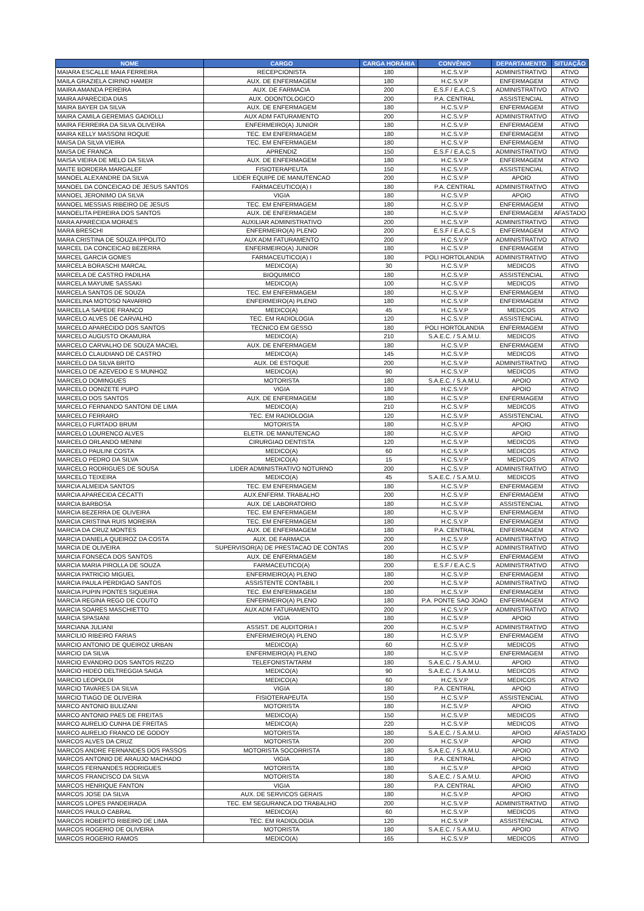| NOME | CARGO | CARGA HORÁRIA | CONVÊNIO | DEPARTAMENTO | SITUAÇÃO |
| --- | --- | --- | --- | --- | --- |
| MAIARA ESCALLE MAIA FERREIRA | RECEPCIONISTA | 180 | H.C.S.V.P | ADMINISTRATIVO | ATIVO |
| MAILA GRAZIELA CIRINO HAMER | AUX. DE ENFERMAGEM | 180 | H.C.S.V.P | ENFERMAGEM | ATIVO |
| MAIRA AMANDA PEREIRA | AUX. DE FARMACIA | 200 | E.S.F / E.A.C.S | ADMINISTRATIVO | ATIVO |
| MAIRA APARECIDA DIAS | AUX. ODONTOLOGICO | 200 | P.A. CENTRAL | ASSISTENCIAL | ATIVO |
| MAIRA BAYER DA SILVA | AUX. DE ENFERMAGEM | 180 | H.C.S.V.P | ENFERMAGEM | ATIVO |
| MAIRA CAMILA GEREMIAS GADIOLLI | AUX ADM FATURAMENTO | 200 | H.C.S.V.P | ADMINISTRATIVO | ATIVO |
| MAIRA FERREIRA DA SILVA OLIVEIRA | ENFERMEIRO(A) JUNIOR | 180 | H.C.S.V.P | ENFERMAGEM | ATIVO |
| MAIRA KELLY MASSONI ROQUE | TEC. EM ENFERMAGEM | 180 | H.C.S.V.P | ENFERMAGEM | ATIVO |
| MAISA DA SILVA VIEIRA | TEC. EM ENFERMAGEM | 180 | H.C.S.V.P | ENFERMAGEM | ATIVO |
| MAISA DE FRANCA | APRENDIZ | 150 | E.S.F / E.A.C.S | ADMINISTRATIVO | ATIVO |
| MAISA VIEIRA DE MELO DA SILVA | AUX. DE ENFERMAGEM | 180 | H.C.S.V.P | ENFERMAGEM | ATIVO |
| MAITE BORDERA MARGALEF | FISIOTERAPEUTA | 150 | H.C.S.V.P | ASSISTENCIAL | ATIVO |
| MANOEL ALEXANDRE DA SILVA | LIDER EQUIPE DE MANUTENCAO | 200 | H.C.S.V.P | APOIO | ATIVO |
| MANOEL DA CONCEICAO DE JESUS SANTOS | FARMACEUTICO(A) I | 180 | P.A. CENTRAL | ADMINISTRATIVO | ATIVO |
| MANOEL JERONIMO DA SILVA | VIGIA | 180 | H.C.S.V.P | APOIO | ATIVO |
| MANOEL MESSIAS RIBEIRO DE JESUS | TEC. EM ENFERMAGEM | 180 | H.C.S.V.P | ENFERMAGEM | ATIVO |
| MANOELITA PEREIRA DOS SANTOS | AUX. DE ENFERMAGEM | 180 | H.C.S.V.P | ENFERMAGEM | AFASTADO |
| MARA APARECIDA MORAES | AUXILIAR ADMINISTRATIVO | 200 | H.C.S.V.P | ADMINISTRATIVO | ATIVO |
| MARA BRESCHI | ENFERMEIRO(A) PLENO | 200 | E.S.F / E.A.C.S | ENFERMAGEM | ATIVO |
| MARA CRISTINA DE SOUZA IPPOLITO | AUX ADM FATURAMENTO | 200 | H.C.S.V.P | ADMINISTRATIVO | ATIVO |
| MARCEL DA CONCEICAO BEZERRA | ENFERMEIRO(A) JUNIOR | 180 | H.C.S.V.P | ENFERMAGEM | ATIVO |
| MARCEL GARCIA GOMES | FARMACEUTICO(A) I | 180 | POLI HORTOLANDIA | ADMINISTRATIVO | ATIVO |
| MARCELA BORASCHI MARCAL | MEDICO(A) | 30 | H.C.S.V.P | MEDICOS | ATIVO |
| MARCELA DE CASTRO PADILHA | BIOQUIMICO | 180 | H.C.S.V.P | ASSISTENCIAL | ATIVO |
| MARCELA MAYUME SASSAKI | MEDICO(A) | 100 | H.C.S.V.P | MEDICOS | ATIVO |
| MARCELA SANTOS DE SOUZA | TEC. EM ENFERMAGEM | 180 | H.C.S.V.P | ENFERMAGEM | ATIVO |
| MARCELINA MOTOSO NAVARRO | ENFERMEIRO(A) PLENO | 180 | H.C.S.V.P | ENFERMAGEM | ATIVO |
| MARCELLA SAPEDE FRANCO | MEDICO(A) | 45 | H.C.S.V.P | MEDICOS | ATIVO |
| MARCELO ALVES DE CARVALHO | TEC. EM RADIOLOGIA | 120 | H.C.S.V.P | ASSISTENCIAL | ATIVO |
| MARCELO APARECIDO DOS SANTOS | TECNICO EM GESSO | 180 | POLI HORTOLANDIA | ENFERMAGEM | ATIVO |
| MARCELO AUGUSTO OKAMURA | MEDICO(A) | 210 | S.A.E.C. / S.A.M.U. | MEDICOS | ATIVO |
| MARCELO CARVALHO DE SOUZA MACIEL | AUX. DE ENFERMAGEM | 180 | H.C.S.V.P | ENFERMAGEM | ATIVO |
| MARCELO CLAUDIANO DE CASTRO | MEDICO(A) | 145 | H.C.S.V.P | MEDICOS | ATIVO |
| MARCELO DA SILVA BRITO | AUX. DE ESTOQUE | 200 | H.C.S.V.P | ADMINISTRATIVO | ATIVO |
| MARCELO DE AZEVEDO E S MUNHOZ | MEDICO(A) | 90 | H.C.S.V.P | MEDICOS | ATIVO |
| MARCELO DOMINGUES | MOTORISTA | 180 | S.A.E.C. / S.A.M.U. | APOIO | ATIVO |
| MARCELO DONIZETE PUPO | VIGIA | 180 | H.C.S.V.P | APOIO | ATIVO |
| MARCELO DOS SANTOS | AUX. DE ENFERMAGEM | 180 | H.C.S.V.P | ENFERMAGEM | ATIVO |
| MARCELO FERNANDO SANTONI DE LIMA | MEDICO(A) | 210 | H.C.S.V.P | MEDICOS | ATIVO |
| MARCELO FERRARO | TEC. EM RADIOLOGIA | 120 | H.C.S.V.P | ASSISTENCIAL | ATIVO |
| MARCELO FURTADO BRUM | MOTORISTA | 180 | H.C.S.V.P | APOIO | ATIVO |
| MARCELO LOURENCO ALVES | ELETR. DE MANUTENCAO | 180 | H.C.S.V.P | APOIO | ATIVO |
| MARCELO ORLANDO MENINI | CIRURGIAO DENTISTA | 120 | H.C.S.V.P | MEDICOS | ATIVO |
| MARCELO PAULINI COSTA | MEDICO(A) | 60 | H.C.S.V.P | MEDICOS | ATIVO |
| MARCELO PEDRO DA SILVA | MEDICO(A) | 15 | H.C.S.V.P | MEDICOS | ATIVO |
| MARCELO RODRIGUES DE SOUSA | LIDER ADMINISTRATIVO NOTURNO | 200 | H.C.S.V.P | ADMINISTRATIVO | ATIVO |
| MARCELO TEIXEIRA | MEDICO(A) | 45 | S.A.E.C. / S.A.M.U. | MEDICOS | ATIVO |
| MARCIA ALMEIDA SANTOS | TEC. EM ENFERMAGEM | 180 | H.C.S.V.P | ENFERMAGEM | ATIVO |
| MARCIA APARECIDA CECATTI | AUX.ENFERM. TRABALHO | 200 | H.C.S.V.P | ENFERMAGEM | ATIVO |
| MARCIA BARBOSA | AUX. DE LABORATORIO | 180 | H.C.S.V.P | ASSISTENCIAL | ATIVO |
| MARCIA BEZERRA DE OLIVEIRA | TEC. EM ENFERMAGEM | 180 | H.C.S.V.P | ENFERMAGEM | ATIVO |
| MARCIA CRISTINA RUIS MOREIRA | TEC. EM ENFERMAGEM | 180 | H.C.S.V.P | ENFERMAGEM | ATIVO |
| MARCIA DA CRUZ MONTES | AUX. DE ENFERMAGEM | 180 | P.A. CENTRAL | ENFERMAGEM | ATIVO |
| MARCIA DANIELA QUEIROZ DA COSTA | AUX. DE FARMACIA | 200 | H.C.S.V.P | ADMINISTRATIVO | ATIVO |
| MARCIA DE OLIVEIRA | SUPERVISOR(A) DE PRESTACAO DE CONTAS | 200 | H.C.S.V.P | ADMINISTRATIVO | ATIVO |
| MARCIA FONSECA DOS SANTOS | AUX. DE ENFERMAGEM | 180 | H.C.S.V.P | ENFERMAGEM | ATIVO |
| MARCIA MARIA PIROLLA DE SOUZA | FARMACEUTICO(A) | 200 | E.S.F / E.A.C.S | ADMINISTRATIVO | ATIVO |
| MARCIA PATRICIO MIGUEL | ENFERMEIRO(A) PLENO | 180 | H.C.S.V.P | ENFERMAGEM | ATIVO |
| MARCIA PAULA PERDIGAO SANTOS | ASSISTENTE CONTABIL I | 200 | H.C.S.V.P | ADMINISTRATIVO | ATIVO |
| MARCIA PUPIN PONTES SIQUEIRA | TEC. EM ENFERMAGEM | 180 | H.C.S.V.P | ENFERMAGEM | ATIVO |
| MARCIA REGINA REGO DE COUTO | ENFERMEIRO(A) PLENO | 180 | P.A. PONTE SAO JOAO | ENFERMAGEM | ATIVO |
| MARCIA SOARES MASCHIETTO | AUX ADM FATURAMENTO | 200 | H.C.S.V.P | ADMINISTRATIVO | ATIVO |
| MARCIA SPASIANI | VIGIA | 180 | H.C.S.V.P | APOIO | ATIVO |
| MARCIANA JULIANI | ASSIST. DE AUDITORIA I | 200 | H.C.S.V.P | ADMINISTRATIVO | ATIVO |
| MARCILIO RIBEIRO FARIAS | ENFERMEIRO(A) PLENO | 180 | H.C.S.V.P | ENFERMAGEM | ATIVO |
| MARCIO ANTONIO DE QUEIROZ URBAN | MEDICO(A) | 60 | H.C.S.V.P | MEDICOS | ATIVO |
| MARCIO DA SILVA | ENFERMEIRO(A) PLENO | 180 | H.C.S.V.P | ENFERMAGEM | ATIVO |
| MARCIO EVANDRO DOS SANTOS RIZZO | TELEFONISTA/TARM | 180 | S.A.E.C. / S.A.M.U. | APOIO | ATIVO |
| MARCIO HIDEO DELTREGGIA SAIGA | MEDICO(A) | 90 | S.A.E.C. / S.A.M.U. | MEDICOS | ATIVO |
| MARCIO LEOPOLDI | MEDICO(A) | 60 | H.C.S.V.P | MEDICOS | ATIVO |
| MARCIO TAVARES DA SILVA | VIGIA | 180 | P.A. CENTRAL | APOIO | ATIVO |
| MARCIO TIAGO DE OLIVEIRA | FISIOTERAPEUTA | 150 | H.C.S.V.P | ASSISTENCIAL | ATIVO |
| MARCO ANTONIO BULIZANI | MOTORISTA | 180 | H.C.S.V.P | APOIO | ATIVO |
| MARCO ANTONIO PAES DE FREITAS | MEDICO(A) | 150 | H.C.S.V.P | MEDICOS | ATIVO |
| MARCO AURELIO CUNHA DE FREITAS | MEDICO(A) | 220 | H.C.S.V.P | MEDICOS | ATIVO |
| MARCO AURELIO FRANCO DE GODOY | MOTORISTA | 180 | S.A.E.C. / S.A.M.U. | APOIO | AFASTADO |
| MARCOS ALVES DA CRUZ | MOTORISTA | 200 | H.C.S.V.P | APOIO | ATIVO |
| MARCOS ANDRE FERNANDES DOS PASSOS | MOTORISTA SOCORRISTA | 180 | S.A.E.C. / S.A.M.U. | APOIO | ATIVO |
| MARCOS ANTONIO DE ARAUJO MACHADO | VIGIA | 180 | P.A. CENTRAL | APOIO | ATIVO |
| MARCOS FERNANDES RODRIGUES | MOTORISTA | 180 | H.C.S.V.P | APOIO | ATIVO |
| MARCOS FRANCISCO DA SILVA | MOTORISTA | 180 | S.A.E.C. / S.A.M.U. | APOIO | ATIVO |
| MARCOS HENRIQUE FANTON | VIGIA | 180 | P.A. CENTRAL | APOIO | ATIVO |
| MARCOS JOSE DA SILVA | AUX. DE SERVICOS GERAIS | 180 | H.C.S.V.P | APOIO | ATIVO |
| MARCOS LOPES PANDEIRADA | TEC. EM SEGURANCA DO TRABALHO | 200 | H.C.S.V.P | ADMINISTRATIVO | ATIVO |
| MARCOS PAULO CABRAL | MEDICO(A) | 60 | H.C.S.V.P | MEDICOS | ATIVO |
| MARCOS ROBERTO RIBEIRO DE LIMA | TEC. EM RADIOLOGIA | 120 | H.C.S.V.P | ASSISTENCIAL | ATIVO |
| MARCOS ROGERIO DE OLIVEIRA | MOTORISTA | 180 | S.A.E.C. / S.A.M.U. | APOIO | ATIVO |
| MARCOS ROGERIO RAMOS | MEDICO(A) | 165 | H.C.S.V.P | MEDICOS | ATIVO |